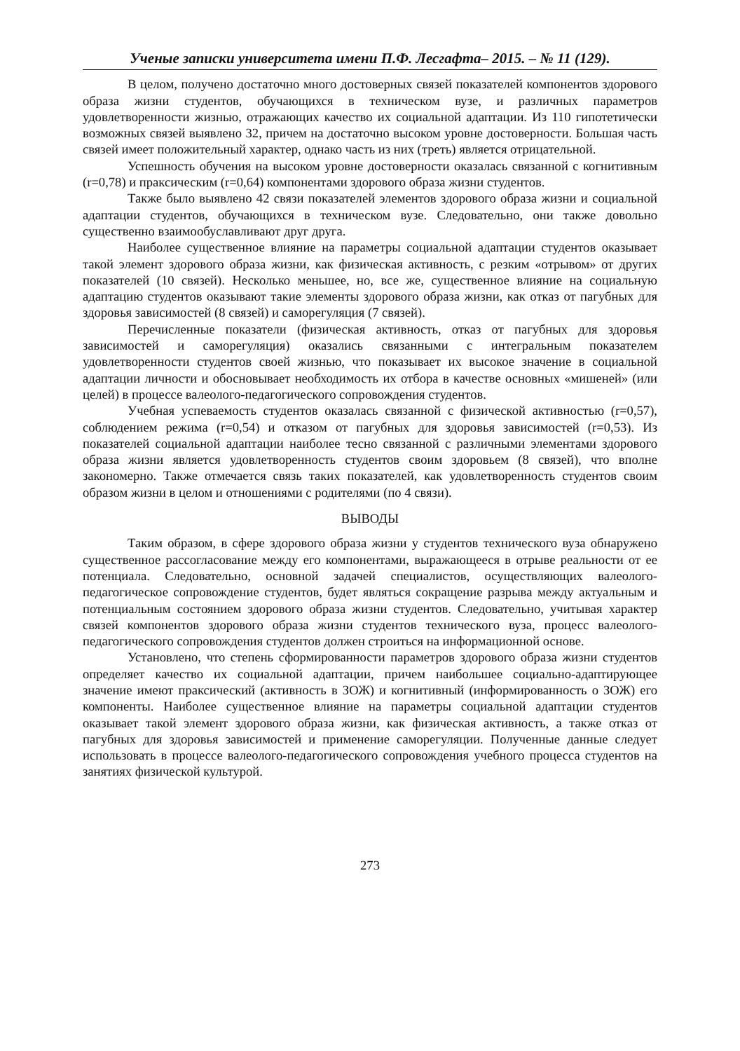Ученые записки университета имени П.Ф. Лесгафта– 2015. – № 11 (129).
В целом, получено достаточно много достоверных связей показателей компонентов здорового образа жизни студентов, обучающихся в техническом вузе, и различных параметров удовлетворенности жизнью, отражающих качество их социальной адаптации. Из 110 гипотетически возможных связей выявлено 32, причем на достаточно высоком уровне достоверности. Большая часть связей имеет положительный характер, однако часть из них (треть) является отрицательной.
Успешность обучения на высоком уровне достоверности оказалась связанной с когнитивным (r=0,78) и праксическим (r=0,64) компонентами здорового образа жизни студентов.
Также было выявлено 42 связи показателей элементов здорового образа жизни и социальной адаптации студентов, обучающихся в техническом вузе. Следовательно, они также довольно существенно взаимообуславливают друг друга.
Наиболее существенное влияние на параметры социальной адаптации студентов оказывает такой элемент здорового образа жизни, как физическая активность, с резким «отрывом» от других показателей (10 связей). Несколько меньшее, но, все же, существенное влияние на социальную адаптацию студентов оказывают такие элементы здорового образа жизни, как отказ от пагубных для здоровья зависимостей (8 связей) и саморегуляция (7 связей).
Перечисленные показатели (физическая активность, отказ от пагубных для здоровья зависимостей и саморегуляция) оказались связанными с интегральным показателем удовлетворенности студентов своей жизнью, что показывает их высокое значение в социальной адаптации личности и обосновывает необходимость их отбора в качестве основных «мишеней» (или целей) в процессе валеолого-педагогического сопровождения студентов.
Учебная успеваемость студентов оказалась связанной с физической активностью (r=0,57), соблюдением режима (r=0,54) и отказом от пагубных для здоровья зависимостей (r=0,53). Из показателей социальной адаптации наиболее тесно связанной с различными элементами здорового образа жизни является удовлетворенность студентов своим здоровьем (8 связей), что вполне закономерно. Также отмечается связь таких показателей, как удовлетворенность студентов своим образом жизни в целом и отношениями с родителями (по 4 связи).
ВЫВОДЫ
Таким образом, в сфере здорового образа жизни у студентов технического вуза обнаружено существенное рассогласование между его компонентами, выражающееся в отрыве реальности от ее потенциала. Следовательно, основной задачей специалистов, осуществляющих валеолого-педагогическое сопровождение студентов, будет являться сокращение разрыва между актуальным и потенциальным состоянием здорового образа жизни студентов. Следовательно, учитывая характер связей компонентов здорового образа жизни студентов технического вуза, процесс валеолого-педагогического сопровождения студентов должен строиться на информационной основе.
Установлено, что степень сформированности параметров здорового образа жизни студентов определяет качество их социальной адаптации, причем наибольшее социально-адаптирующее значение имеют праксический (активность в ЗОЖ) и когнитивный (информированность о ЗОЖ) его компоненты. Наиболее существенное влияние на параметры социальной адаптации студентов оказывает такой элемент здорового образа жизни, как физическая активность, а также отказ от пагубных для здоровья зависимостей и применение саморегуляции. Полученные данные следует использовать в процессе валеолого-педагогического сопровождения учебного процесса студентов на занятиях физической культурой.
273